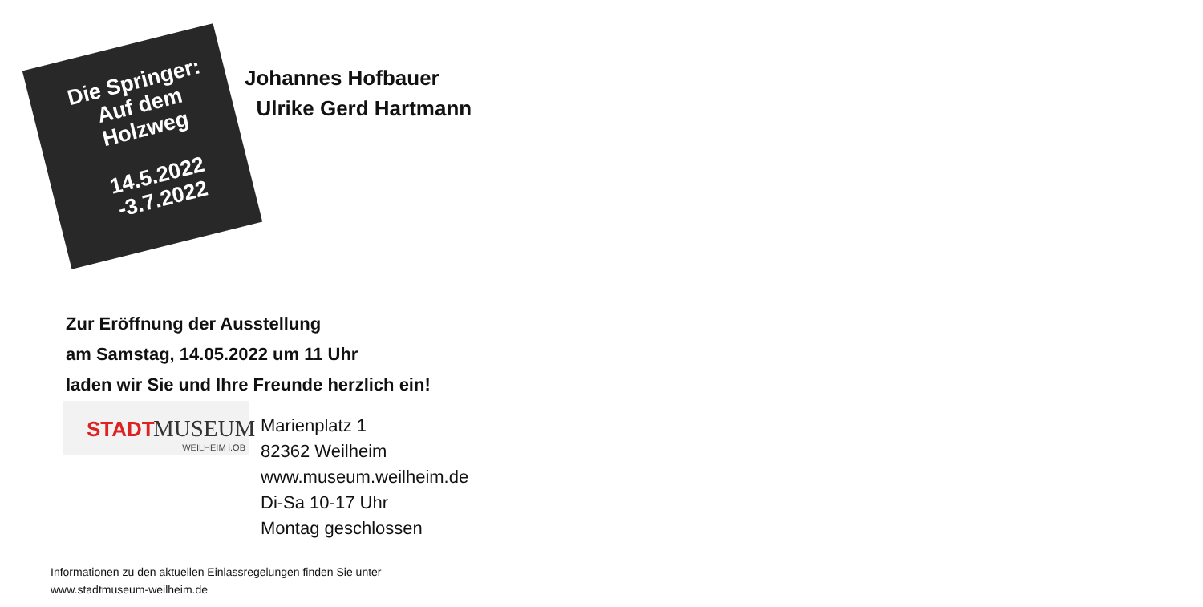Die Springer:
Auf dem
Holzweg
14.5.2022
-3.7.2022
Johannes Hofbauer
Ulrike Gerd Hartmann
Zur Eröffnung der Ausstellung
am Samstag, 14.05.2022 um 11 Uhr
laden wir Sie und Ihre Freunde herzlich ein!
STADT MUSEUM
WEILHEIM i.OB
Marienplatz 1
82362 Weilheim
www.museum.weilheim.de
Di-Sa 10-17 Uhr
Montag geschlossen
Informationen zu den aktuellen Einlassregelungen finden Sie unter
www.stadtmuseum-weilheim.de